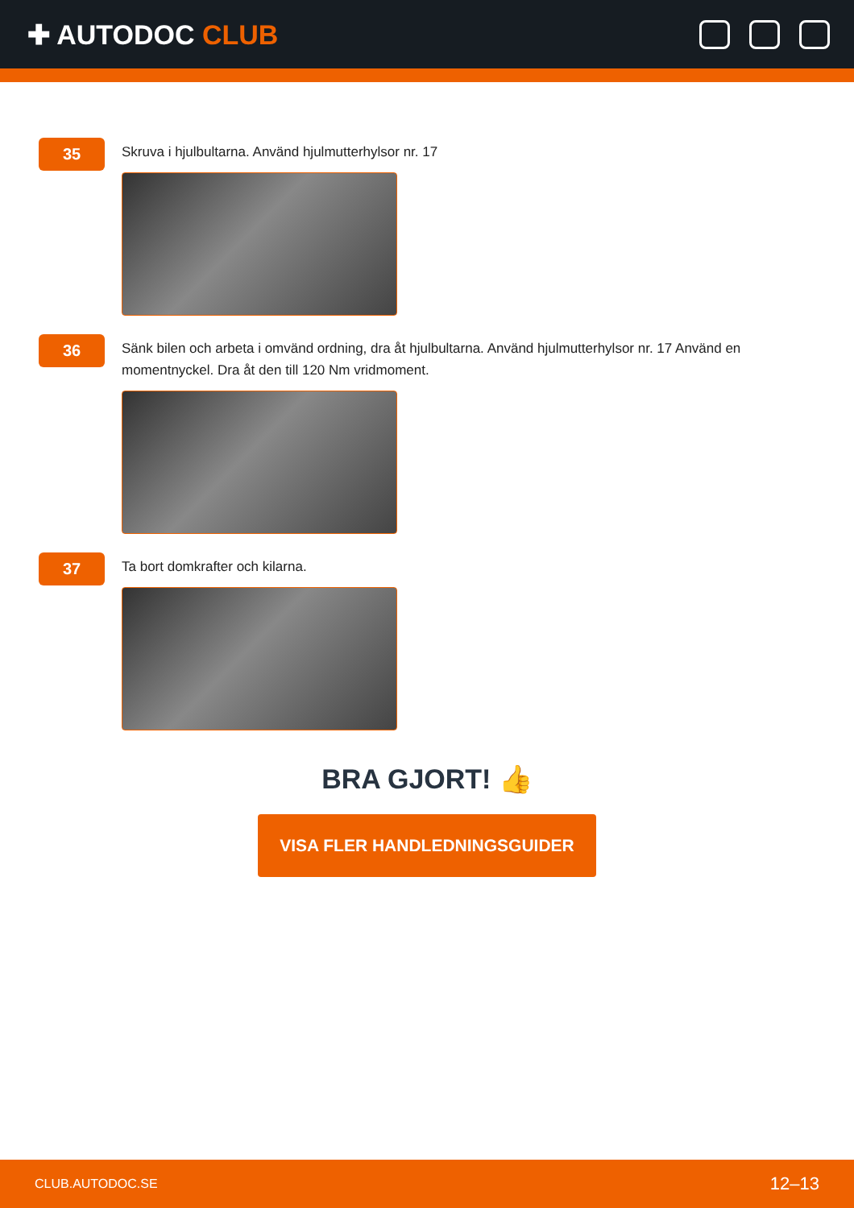✚ AUTODOC CLUB
35
Skruva i hjulbultarna. Använd hjulmutterhylsor nr. 17
36
Sänk bilen och arbeta i omvänd ordning, dra åt hjulbultarna. Använd hjulmutterhylsor nr. 17 Använd en momentnyckel. Dra åt den till 120 Nm vridmoment.
37
Ta bort domkrafter och kilarna.
BRA GJORT! 👍
VISA FLER HANDLEDNINGSGUIDER
CLUB.AUTODOC.SE 12–13